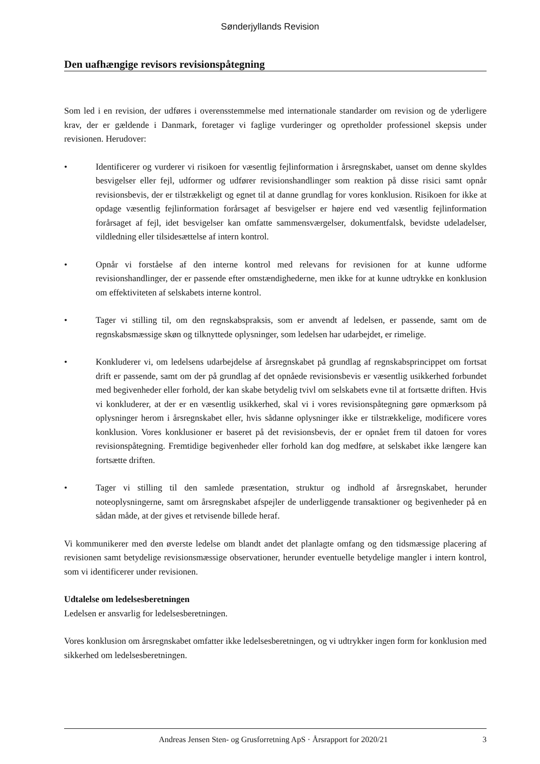Sønderjyllands Revision
Den uafhængige revisors revisionspåtegning
Som led i en revision, der udføres i overensstemmelse med internationale standarder om revision og de yderligere krav, der er gældende i Danmark, foretager vi faglige vurderinger og opretholder professionel skepsis under revisionen. Herudover:
• Identificerer og vurderer vi risikoen for væsentlig fejlinformation i årsregnskabet, uanset om denne skyldes besvigelser eller fejl, udformer og udfører revisionshandlinger som reaktion på disse risici samt opnår revisionsbevis, der er tilstrækkeligt og egnet til at danne grundlag for vores konklusion. Risikoen for ikke at opdage væsentlig fejlinformation forårsaget af besvigelser er højere end ved væsentlig fejlinformation forårsaget af fejl, idet besvigelser kan omfatte sammensværgelser, dokumentfalsk, bevidste udeladelser, vildledning eller tilsidesættelse af intern kontrol.
• Opnår vi forståelse af den interne kontrol med relevans for revisionen for at kunne udforme revisionshandlinger, der er passende efter omstændighederne, men ikke for at kunne udtrykke en konklusion om effektiviteten af selskabets interne kontrol.
• Tager vi stilling til, om den regnskabspraksis, som er anvendt af ledelsen, er passende, samt om de regnskabsmæssige skøn og tilknyttede oplysninger, som ledelsen har udarbejdet, er rimelige.
• Konkluderer vi, om ledelsens udarbejdelse af årsregnskabet på grundlag af regnskabsprincippet om fortsat drift er passende, samt om der på grundlag af det opnåede revisionsbevis er væsentlig usikkerhed forbundet med begivenheder eller forhold, der kan skabe betydelig tvivl om selskabets evne til at fortsætte driften. Hvis vi konkluderer, at der er en væsentlig usikkerhed, skal vi i vores revisionspåtegning gøre opmærksom på oplysninger herom i årsregnskabet eller, hvis sådanne oplysninger ikke er tilstrækkelige, modificere vores konklusion. Vores konklusioner er baseret på det revisionsbevis, der er opnået frem til datoen for vores revisionspåtegning. Fremtidige begivenheder eller forhold kan dog medføre, at selskabet ikke længere kan fortsætte driften.
• Tager vi stilling til den samlede præsentation, struktur og indhold af årsregnskabet, herunder noteoplysningerne, samt om årsregnskabet afspejler de underliggende transaktioner og begivenheder på en sådan måde, at der gives et retvisende billede heraf.
Vi kommunikerer med den øverste ledelse om blandt andet det planlagte omfang og den tidsmæssige placering af revisionen samt betydelige revisionsmæssige observationer, herunder eventuelle betydelige mangler i intern kontrol, som vi identificerer under revisionen.
Udtalelse om ledelsesberetningen
Ledelsen er ansvarlig for ledelsesberetningen.
Vores konklusion om årsregnskabet omfatter ikke ledelsesberetningen, og vi udtrykker ingen form for konklusion med sikkerhed om ledelsesberetningen.
Andreas Jensen Sten- og Grusforretning ApS · Årsrapport for 2020/21 3